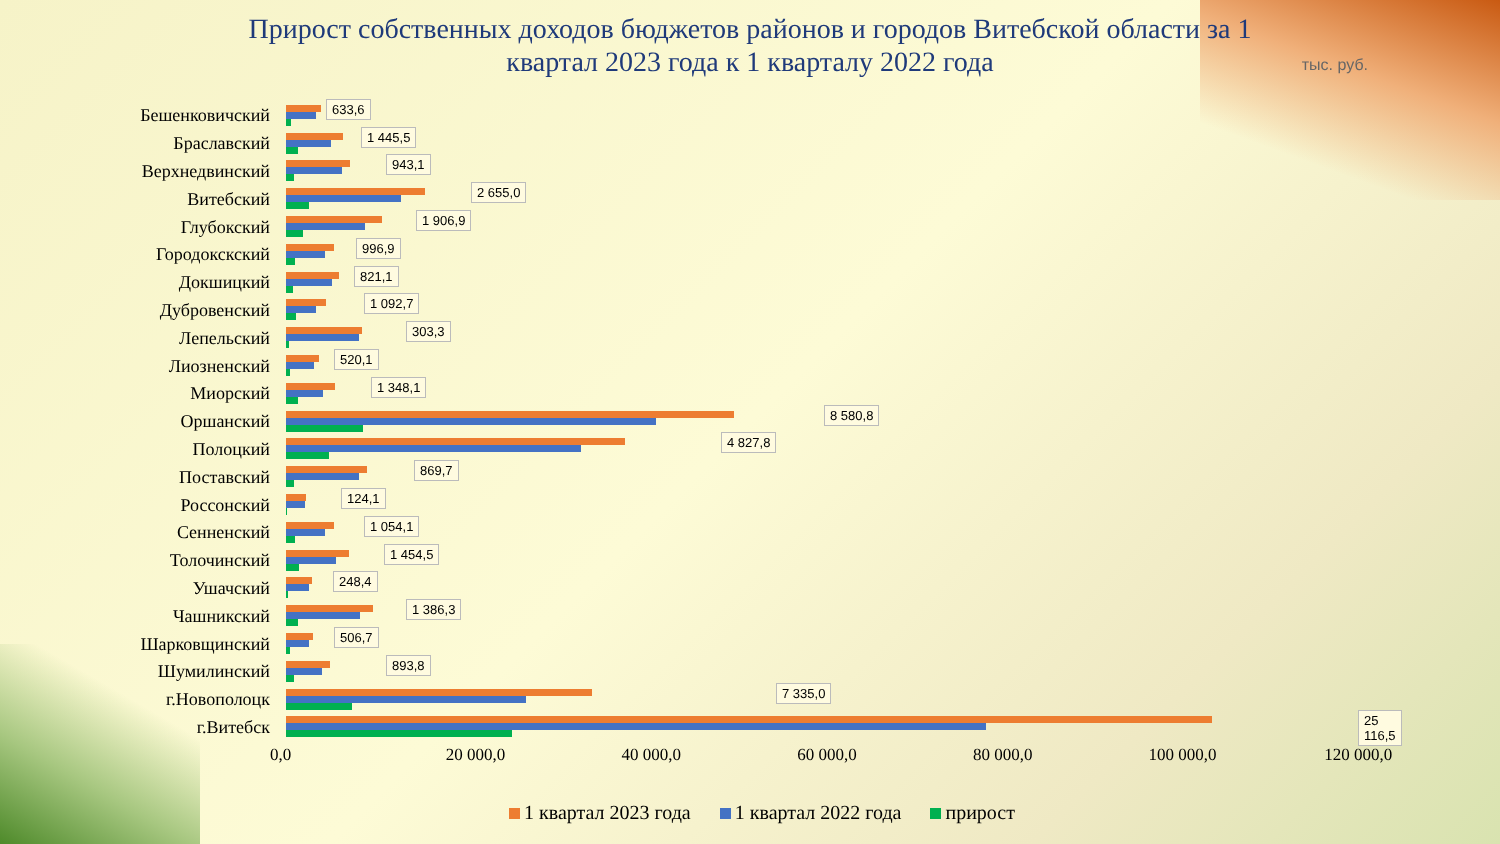Прирост собственных доходов бюджетов районов и городов Витебской области за 1
квартал 2023 года к 1 кварталу 2022 года
тыс. руб.
Бешенковичский
633,6
Браславский
1 445,5
Верхнедвинский
943,1
Витебский
2 655,0
Глубокский
1 906,9
Городокскский
996,9
Докшицкий
821,1
Дубровенский
1 092,7
Лепельский
303,3
Лиозненский
520,1
Миорский
1 348,1
Оршанский
8 580,8
Полоцкий
4 827,8
Поставский
869,7
Россонский
124,1
Сенненский
1 054,1
Толочинский
1 454,5
Ушачский
248,4
Чашникский
1 386,3
Шарковщинский
506,7
Шумилинский
893,8
г.Новополоцк
7 335,0
г.Витебск
25 116,5
0,0 20 000,0 40 000,0 60 000,0 80 000,0 100 000,0 120 000,0
1 квартал 2023 года 1 квартал 2022 года прирост